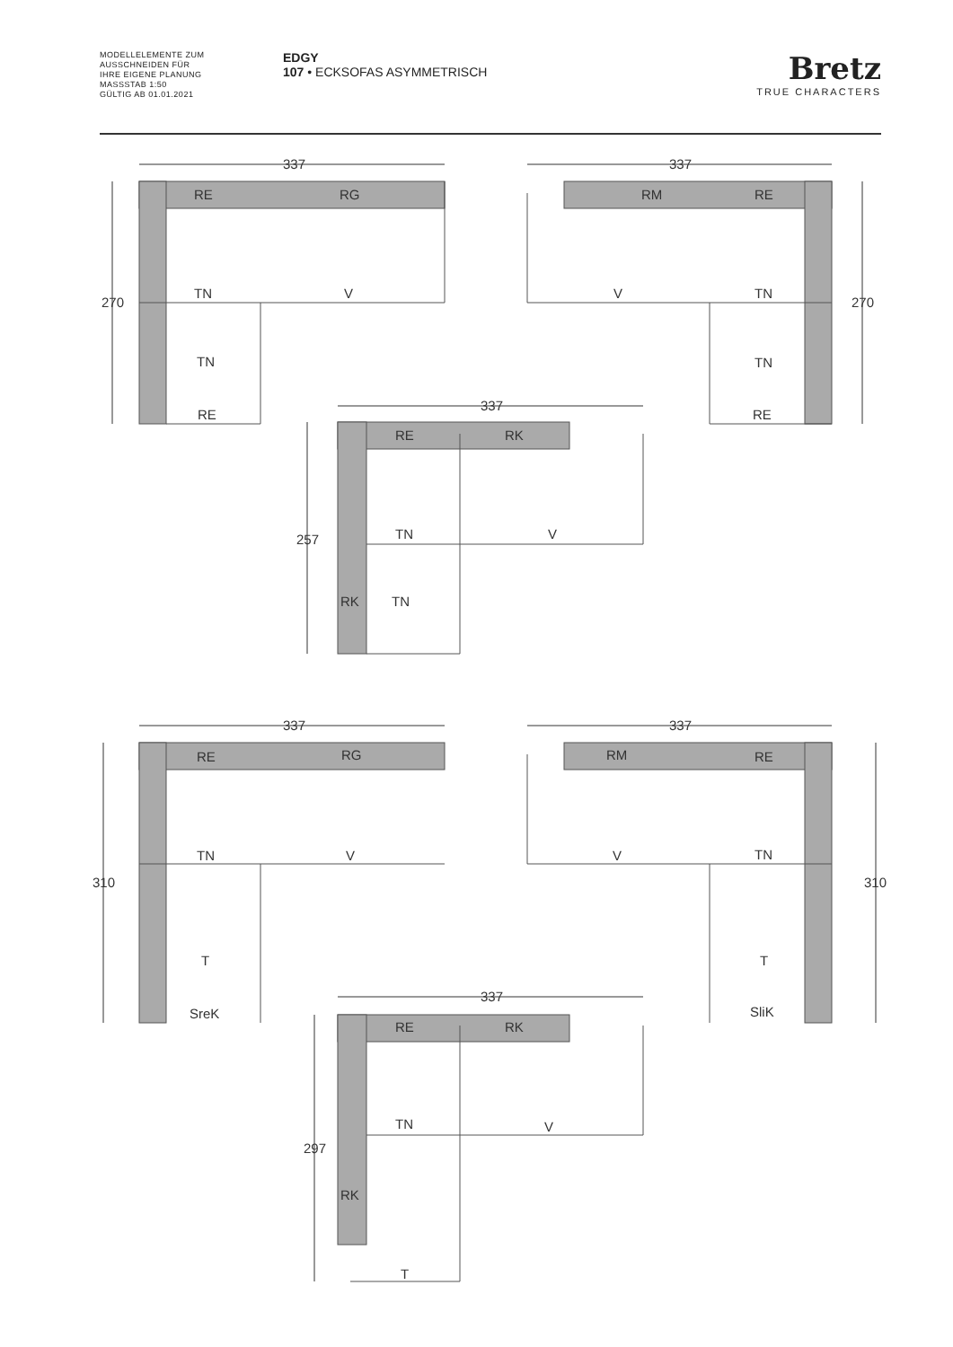MODELLELEMENTE ZUM
AUSSCHNEIDEN FÜR
IHRE EIGENE PLANUNG
MASSSTAB 1:50
GÜLTIG AB 01.01.2021
EDGY
107 • ECKSOFAS ASYMMETRISCH
Bretz
TRUE CHARACTERS
337
337
337
337
337
337
270
270
257
310
310
297
RE
RG
TN
V
TN
RE
RM
RE
V
TN
TN
RE
RE
RK
TN
V
RK
TN
RE
RG
TN
V
T
SreK
RM
RE
V
TN
T
SliK
RE
RK
TN
V
RK
T